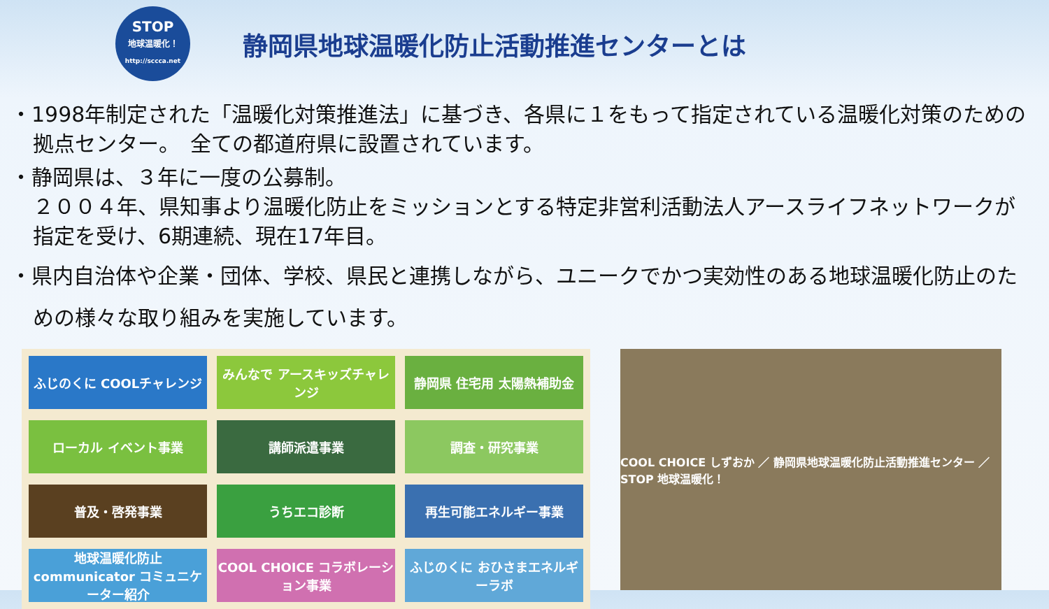STOP
地球温暖化！
http://sccca.net
静岡県地球温暖化防止活動推進センターとは
・1998年制定された「温暖化対策推進法」に基づき、各県に１をもって指定されている温暖化対策のための拠点センター。　全ての都道府県に設置されています。
・静岡県は、３年に一度の公募制。
２００４年、県知事より温暖化防止をミッションとする特定非営利活動法人アースライフネットワークが指定を受け、6期連続、現在17年目。
・県内自治体や企業・団体、学校、県民と連携しながら、ユニークでかつ実効性のある地球温暖化防止のための様々な取り組みを実施しています。
ふじのくに COOLチャレンジ
みんなで アースキッズチャレンジ
静岡県 住宅用 太陽熱補助金
ローカル イベント事業
講師派遣事業
調査・研究事業
普及・啓発事業
うちエコ診断
再生可能エネルギー事業
地球温暖化防止 communicator コミュニケーター紹介
COOL CHOICE コラボレーション事業
ふじのくに おひさまエネルギーラボ
COOL CHOICE しずおか ／ 静岡県地球温暖化防止活動推進センター ／ STOP 地球温暖化！